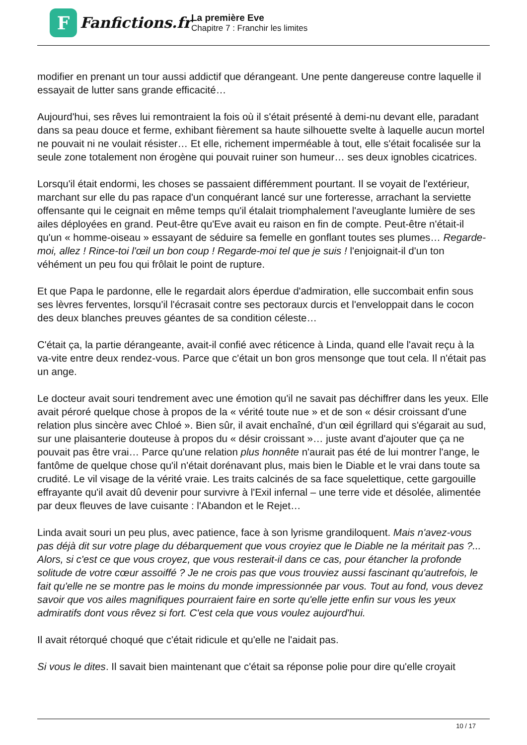F
Fanfictions.fr
La première Eve
Chapitre 7 : Franchir les limites
modifier en prenant un tour aussi addictif que dérangeant. Une pente dangereuse contre laquelle il essayait de lutter sans grande efficacité…
Aujourd'hui, ses rêves lui remontraient la fois où il s'était présenté à demi-nu devant elle, paradant dans sa peau douce et ferme, exhibant fièrement sa haute silhouette svelte à laquelle aucun mortel ne pouvait ni ne voulait résister… Et elle, richement imperméable à tout, elle s'était focalisée sur la seule zone totalement non érogène qui pouvait ruiner son humeur… ses deux ignobles cicatrices.
Lorsqu'il était endormi, les choses se passaient différemment pourtant. Il se voyait de l'extérieur, marchant sur elle du pas rapace d'un conquérant lancé sur une forteresse, arrachant la serviette offensante qui le ceignait en même temps qu'il étalait triomphalement l'aveuglante lumière de ses ailes déployées en grand. Peut-être qu'Eve avait eu raison en fin de compte. Peut-être n'était-il qu'un « homme-oiseau » essayant de séduire sa femelle en gonflant toutes ses plumes… Regarde-moi, allez ! Rince-toi l'œil un bon coup ! Regarde-moi tel que je suis ! l'enjoignait-il d'un ton véhément un peu fou qui frôlait le point de rupture.
Et que Papa le pardonne, elle le regardait alors éperdue d'admiration, elle succombait enfin sous ses lèvres ferventes, lorsqu'il l'écrasait contre ses pectoraux durcis et l'enveloppait dans le cocon des deux blanches preuves géantes de sa condition céleste…
C'était ça, la partie dérangeante, avait-il confié avec réticence à Linda, quand elle l'avait reçu à la va-vite entre deux rendez-vous. Parce que c'était un bon gros mensonge que tout cela. Il n'était pas un ange.
Le docteur avait souri tendrement avec une émotion qu'il ne savait pas déchiffrer dans les yeux. Elle avait péroré quelque chose à propos de la « vérité toute nue » et de son « désir croissant d'une relation plus sincère avec Chloé ». Bien sûr, il avait enchaîné, d'un œil égrillard qui s'égarait au sud, sur une plaisanterie douteuse à propos du « désir croissant »… juste avant d'ajouter que ça ne pouvait pas être vrai… Parce qu'une relation plus honnête n'aurait pas été de lui montrer l'ange, le fantôme de quelque chose qu'il n'était dorénavant plus, mais bien le Diable et le vrai dans toute sa crudité. Le vil visage de la vérité vraie. Les traits calcinés de sa face squelettique, cette gargouille effrayante qu'il avait dû devenir pour survivre à l'Exil infernal – une terre vide et désolée, alimentée par deux fleuves de lave cuisante : l'Abandon et le Rejet…
Linda avait souri un peu plus, avec patience, face à son lyrisme grandiloquent. Mais n'avez-vous pas déjà dit sur votre plage du débarquement que vous croyiez que le Diable ne la méritait pas ?... Alors, si c'est ce que vous croyez, que vous resterait-il dans ce cas, pour étancher la profonde solitude de votre cœur assoiffé ? Je ne crois pas que vous trouviez aussi fascinant qu'autrefois, le fait qu'elle ne se montre pas le moins du monde impressionnée par vous. Tout au fond, vous devez savoir que vos ailes magnifiques pourraient faire en sorte qu'elle jette enfin sur vous les yeux admiratifs dont vous rêvez si fort. C'est cela que vous voulez aujourd'hui.
Il avait rétorqué choqué que c'était ridicule et qu'elle ne l'aidait pas.
Si vous le dites. Il savait bien maintenant que c'était sa réponse polie pour dire qu'elle croyait
10 / 17